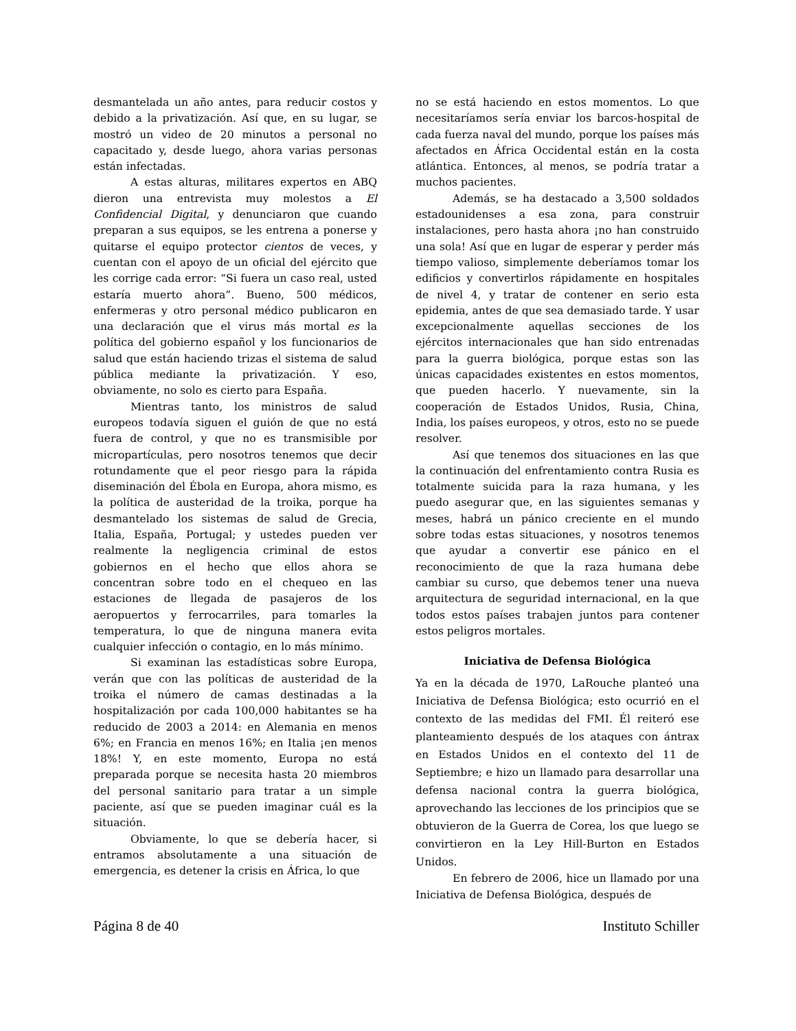desmantelada un año antes, para reducir costos y debido a la privatización. Así que, en su lugar, se mostró un video de 20 minutos a personal no capacitado y, desde luego, ahora varias personas están infectadas.
A estas alturas, militares expertos en ABQ dieron una entrevista muy molestos a El Confidencial Digital, y denunciaron que cuando preparan a sus equipos, se les entrena a ponerse y quitarse el equipo protector cientos de veces, y cuentan con el apoyo de un oficial del ejército que les corrige cada error: “Si fuera un caso real, usted estaría muerto ahora”. Bueno, 500 médicos, enfermeras y otro personal médico publicaron en una declaración que el virus más mortal es la política del gobierno español y los funcionarios de salud que están haciendo trizas el sistema de salud pública mediante la privatización. Y eso, obviamente, no solo es cierto para España.
Mientras tanto, los ministros de salud europeos todavía siguen el guión de que no está fuera de control, y que no es transmisible por micropartículas, pero nosotros tenemos que decir rotundamente que el peor riesgo para la rápida diseminación del Ébola en Europa, ahora mismo, es la política de austeridad de la troika, porque ha desmantelado los sistemas de salud de Grecia, Italia, España, Portugal; y ustedes pueden ver realmente la negligencia criminal de estos gobiernos en el hecho que ellos ahora se concentran sobre todo en el chequeo en las estaciones de llegada de pasajeros de los aeropuertos y ferrocarriles, para tomarles la temperatura, lo que de ninguna manera evita cualquier infección o contagio, en lo más mínimo.
Si examinan las estadísticas sobre Europa, verán que con las políticas de austeridad de la troika el número de camas destinadas a la hospitalización por cada 100,000 habitantes se ha reducido de 2003 a 2014: en Alemania en menos 6%; en Francia en menos 16%; en Italia ¡en menos 18%! Y, en este momento, Europa no está preparada porque se necesita hasta 20 miembros del personal sanitario para tratar a un simple paciente, así que se pueden imaginar cuál es la situación.
Obviamente, lo que se debería hacer, si entramos absolutamente a una situación de emergencia, es detener la crisis en África, lo que
no se está haciendo en estos momentos. Lo que necesitaríamos sería enviar los barcos-hospital de cada fuerza naval del mundo, porque los países más afectados en África Occidental están en la costa atlántica. Entonces, al menos, se podría tratar a muchos pacientes.
Además, se ha destacado a 3,500 soldados estadounidenses a esa zona, para construir instalaciones, pero hasta ahora ¡no han construido una sola! Así que en lugar de esperar y perder más tiempo valioso, simplemente deberíamos tomar los edificios y convertirlos rápidamente en hospitales de nivel 4, y tratar de contener en serio esta epidemia, antes de que sea demasiado tarde. Y usar excepcionalmente aquellas secciones de los ejércitos internacionales que han sido entrenadas para la guerra biológica, porque estas son las únicas capacidades existentes en estos momentos, que pueden hacerlo. Y nuevamente, sin la cooperación de Estados Unidos, Rusia, China, India, los países europeos, y otros, esto no se puede resolver.
Así que tenemos dos situaciones en las que la continuación del enfrentamiento contra Rusia es totalmente suicida para la raza humana, y les puedo asegurar que, en las siguientes semanas y meses, habrá un pánico creciente en el mundo sobre todas estas situaciones, y nosotros tenemos que ayudar a convertir ese pánico en el reconocimiento de que la raza humana debe cambiar su curso, que debemos tener una nueva arquitectura de seguridad internacional, en la que todos estos países trabajen juntos para contener estos peligros mortales.
Iniciativa de Defensa Biológica
Ya en la década de 1970, LaRouche planteó una Iniciativa de Defensa Biológica; esto ocurrió en el contexto de las medidas del FMI. Él reiteró ese planteamiento después de los ataques con ántrax en Estados Unidos en el contexto del 11 de Septiembre; e hizo un llamado para desarrollar una defensa nacional contra la guerra biológica, aprovechando las lecciones de los principios que se obtuvieron de la Guerra de Corea, los que luego se convirtieron en la Ley Hill-Burton en Estados Unidos.
En febrero de 2006, hice un llamado por una Iniciativa de Defensa Biológica, después de
Página 8 de 40 Instituto Schiller